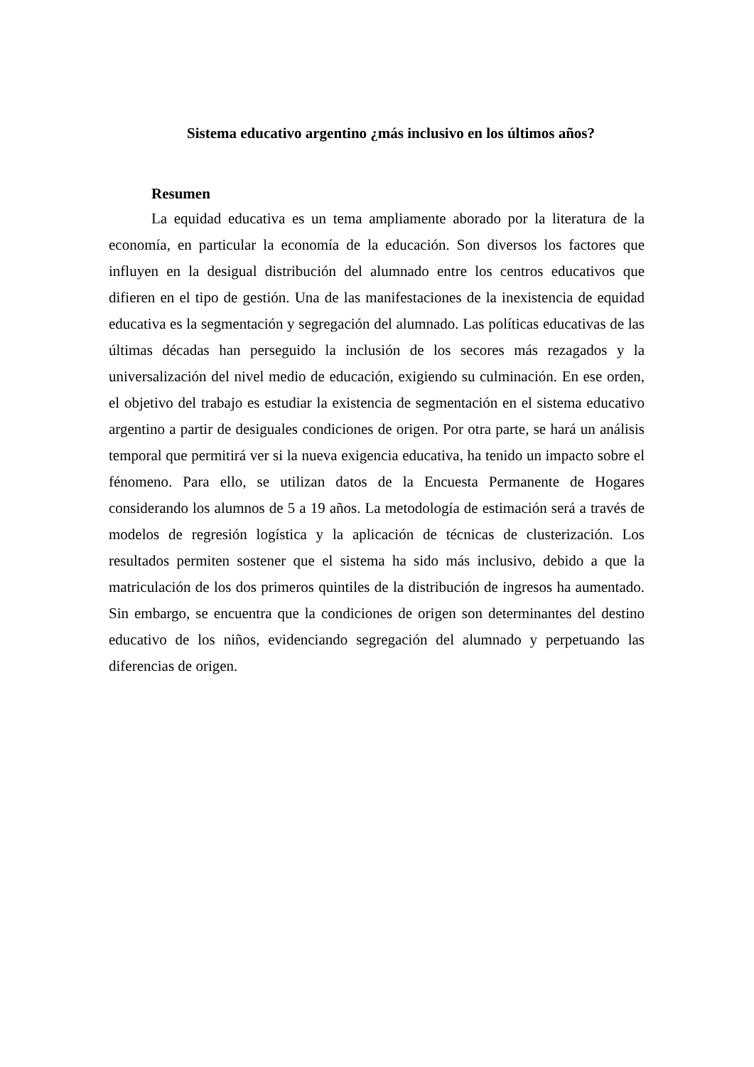Sistema educativo argentino ¿más inclusivo en los últimos años?
Resumen
La equidad educativa es un tema ampliamente aborado por la literatura de la economía, en particular la economía de la educación. Son diversos los factores que influyen en la desigual distribución del alumnado entre los centros educativos que difieren en el tipo de gestión. Una de las manifestaciones de la inexistencia de equidad educativa es la segmentación y segregación del alumnado. Las políticas educativas de las últimas décadas han perseguido la inclusión de los secores más rezagados y la universalización del nivel medio de educación, exigiendo su culminación. En ese orden, el objetivo del trabajo es estudiar la existencia de segmentación en el sistema educativo argentino a partir de desiguales condiciones de origen. Por otra parte, se hará un análisis temporal que permitirá ver si la nueva exigencia educativa, ha tenido un impacto sobre el fénomeno. Para ello, se utilizan datos de la Encuesta Permanente de Hogares considerando los alumnos de 5 a 19 años. La metodología de estimación será a través de modelos de regresión logística y la aplicación de técnicas de clusterización. Los resultados permiten sostener que el sistema ha sido más inclusivo, debido a que la matriculación de los dos primeros quintiles de la distribución de ingresos ha aumentado. Sin embargo, se encuentra que la condiciones de origen son determinantes del destino educativo de los niños, evidenciando segregación del alumnado y perpetuando las diferencias de origen.